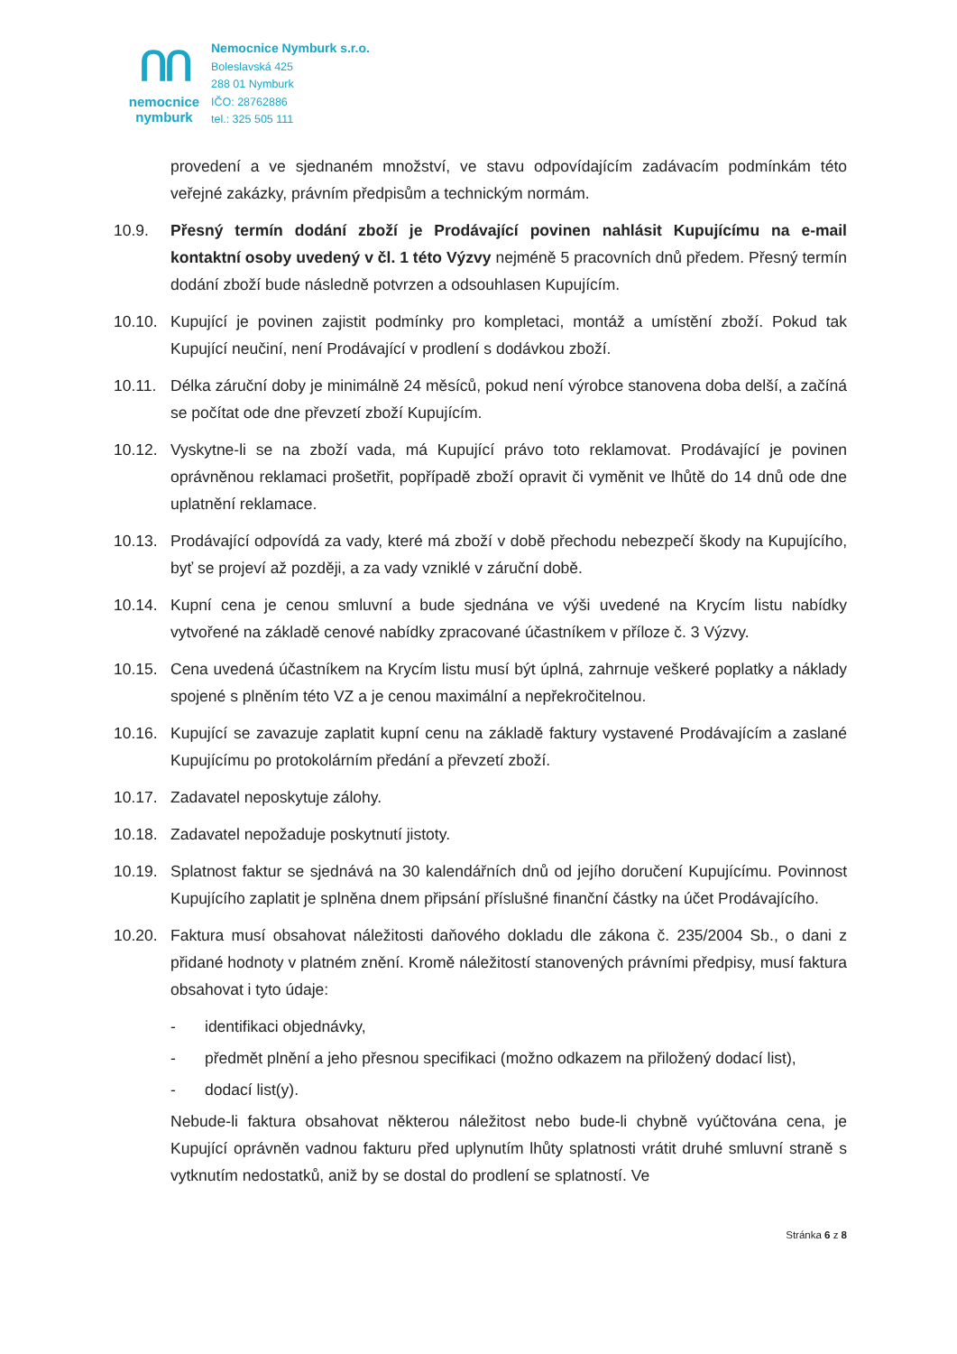ᑎᑎ
nemocnice
nymburk
Nemocnice Nymburk s.r.o.
Boleslavská 425
288 01 Nymburk
IČO: 28762886
tel.: 325 505 111
provedení a ve sjednaném množství, ve stavu odpovídajícím zadávacím podmínkám této veřejné zakázky, právním předpisům a technickým normám.
10.9. Přesný termín dodání zboží je Prodávající povinen nahlásit Kupujícímu na e-mail kontaktní osoby uvedený v čl. 1 této Výzvy nejméně 5 pracovních dnů předem. Přesný termín dodání zboží bude následně potvrzen a odsouhlasen Kupujícím.
10.10. Kupující je povinen zajistit podmínky pro kompletaci, montáž a umístění zboží. Pokud tak Kupující neučiní, není Prodávající v prodlení s dodávkou zboží.
10.11. Délka záruční doby je minimálně 24 měsíců, pokud není výrobce stanovena doba delší, a začíná se počítat ode dne převzetí zboží Kupujícím.
10.12. Vyskytne-li se na zboží vada, má Kupující právo toto reklamovat. Prodávající je povinen oprávněnou reklamaci prošetřit, popřípadě zboží opravit či vyměnit ve lhůtě do 14 dnů ode dne uplatnění reklamace.
10.13. Prodávající odpovídá za vady, které má zboží v době přechodu nebezpečí škody na Kupujícího, byť se projeví až později, a za vady vzniklé v záruční době.
10.14. Kupní cena je cenou smluvní a bude sjednána ve výši uvedené na Krycím listu nabídky vytvořené na základě cenové nabídky zpracované účastníkem v příloze č. 3 Výzvy.
10.15. Cena uvedená účastníkem na Krycím listu musí být úplná, zahrnuje veškeré poplatky a náklady spojené s plněním této VZ a je cenou maximální a nepřekročitelnou.
10.16. Kupující se zavazuje zaplatit kupní cenu na základě faktury vystavené Prodávajícím a zaslané Kupujícímu po protokolárním předání a převzetí zboží.
10.17. Zadavatel neposkytuje zálohy.
10.18. Zadavatel nepožaduje poskytnutí jistoty.
10.19. Splatnost faktur se sjednává na 30 kalendářních dnů od jejího doručení Kupujícímu. Povinnost Kupujícího zaplatit je splněna dnem připsání příslušné finanční částky na účet Prodávajícího.
10.20. Faktura musí obsahovat náležitosti daňového dokladu dle zákona č. 235/2004 Sb., o dani z přidané hodnoty v platném znění. Kromě náležitostí stanovených právními předpisy, musí faktura obsahovat i tyto údaje:
- identifikaci objednávky,
- předmět plnění a jeho přesnou specifikaci (možno odkazem na přiložený dodací list),
- dodací list(y).
Nebude-li faktura obsahovat některou náležitost nebo bude-li chybně vyúčtována cena, je Kupující oprávněn vadnou fakturu před uplynutím lhůty splatnosti vrátit druhé smluvní straně s vytknutím nedostatků, aniž by se dostal do prodlení se splatností. Ve
Stránka 6 z 8